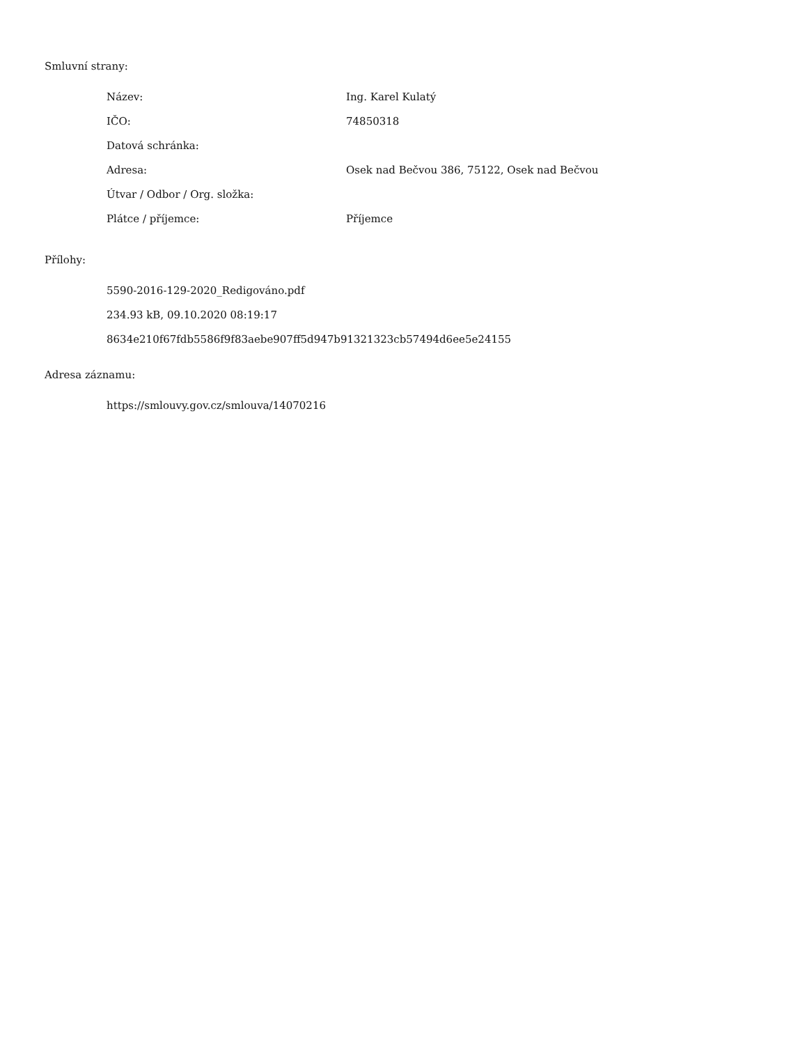Smluvní strany:
| Název: | Ing. Karel Kulatý |
| IČO: | 74850318 |
| Datová schránka: | |
| Adresa: | Osek nad Bečvou 386, 75122, Osek nad Bečvou |
| Útvar / Odbor / Org. složka: | |
| Plátce / příjemce: | Příjemce |
Přílohy:
5590-2016-129-2020_Redigováno.pdf
234.93 kB, 09.10.2020 08:19:17
8634e210f67fdb5586f9f83aebe907ff5d947b91321323cb57494d6ee5e24155
Adresa záznamu:
https://smlouvy.gov.cz/smlouva/14070216